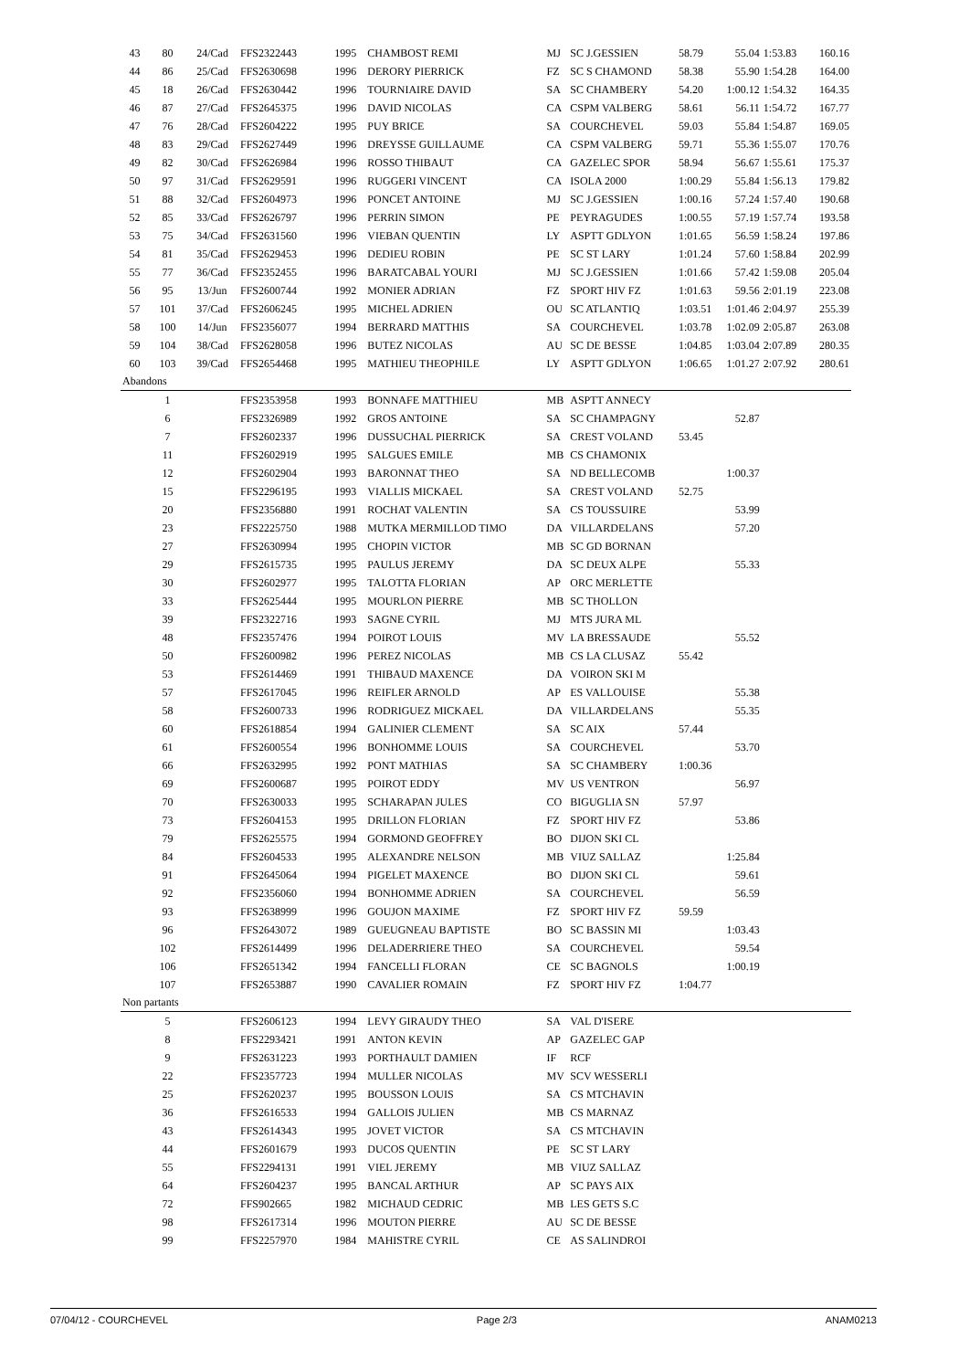| 43 | 80 | 24/Cad | FFS2322443 | 1995 | CHAMBOST REMI | MJ | SC J.GESSIEN | 58.79 | 55.04 | 1:53.83 | 160.16 |
| 44 | 86 | 25/Cad | FFS2630698 | 1996 | DERORY PIERRICK | FZ | SC S CHAMOND | 58.38 | 55.90 | 1:54.28 | 164.00 |
| 45 | 18 | 26/Cad | FFS2630442 | 1996 | TOURNIAIRE DAVID | SA | SC CHAMBERY | 54.20 | 1:00.12 | 1:54.32 | 164.35 |
| 46 | 87 | 27/Cad | FFS2645375 | 1996 | DAVID NICOLAS | CA | CSPM VALBERG | 58.61 | 56.11 | 1:54.72 | 167.77 |
| 47 | 76 | 28/Cad | FFS2604222 | 1995 | PUY BRICE | SA | COURCHEVEL | 59.03 | 55.84 | 1:54.87 | 169.05 |
| 48 | 83 | 29/Cad | FFS2627449 | 1996 | DREYSSE GUILLAUME | CA | CSPM VALBERG | 59.71 | 55.36 | 1:55.07 | 170.76 |
| 49 | 82 | 30/Cad | FFS2626984 | 1996 | ROSSO THIBAUT | CA | GAZELEC SPOR | 58.94 | 56.67 | 1:55.61 | 175.37 |
| 50 | 97 | 31/Cad | FFS2629591 | 1996 | RUGGERI VINCENT | CA | ISOLA 2000 | 1:00.29 | 55.84 | 1:56.13 | 179.82 |
| 51 | 88 | 32/Cad | FFS2604973 | 1996 | PONCET ANTOINE | MJ | SC J.GESSIEN | 1:00.16 | 57.24 | 1:57.40 | 190.68 |
| 52 | 85 | 33/Cad | FFS2626797 | 1996 | PERRIN SIMON | PE | PEYRAGUDES | 1:00.55 | 57.19 | 1:57.74 | 193.58 |
| 53 | 75 | 34/Cad | FFS2631560 | 1996 | VIEBAN QUENTIN | LY | ASPTT GDLYON | 1:01.65 | 56.59 | 1:58.24 | 197.86 |
| 54 | 81 | 35/Cad | FFS2629453 | 1996 | DEDIEU ROBIN | PE | SC ST LARY | 1:01.24 | 57.60 | 1:58.84 | 202.99 |
| 55 | 77 | 36/Cad | FFS2352455 | 1996 | BARATCABAL YOURI | MJ | SC J.GESSIEN | 1:01.66 | 57.42 | 1:59.08 | 205.04 |
| 56 | 95 | 13/Jun | FFS2600744 | 1992 | MONIER ADRIAN | FZ | SPORT HIV FZ | 1:01.63 | 59.56 | 2:01.19 | 223.08 |
| 57 | 101 | 37/Cad | FFS2606245 | 1995 | MICHEL ADRIEN | OU | SC ATLANTIQ | 1:03.51 | 1:01.46 | 2:04.97 | 255.39 |
| 58 | 100 | 14/Jun | FFS2356077 | 1994 | BERRARD MATTHIS | SA | COURCHEVEL | 1:03.78 | 1:02.09 | 2:05.87 | 263.08 |
| 59 | 104 | 38/Cad | FFS2628058 | 1996 | BUTEZ NICOLAS | AU | SC DE BESSE | 1:04.85 | 1:03.04 | 2:07.89 | 280.35 |
| 60 | 103 | 39/Cad | FFS2654468 | 1995 | MATHIEU THEOPHILE | LY | ASPTT GDLYON | 1:06.65 | 1:01.27 | 2:07.92 | 280.61 |
| Abandons | | | | | | | | | | | |
| | 1 | | FFS2353958 | 1993 | BONNAFE MATTHIEU | MB | ASPTT ANNECY | | | | |
| | 6 | | FFS2326989 | 1992 | GROS ANTOINE | SA | SC CHAMPAGNY | | 52.87 | | |
| | 7 | | FFS2602337 | 1996 | DUSSUCHAL PIERRICK | SA | CREST VOLAND | 53.45 | | | |
| | 11 | | FFS2602919 | 1995 | SALGUES EMILE | MB | CS CHAMONIX | | | | |
| | 12 | | FFS2602904 | 1993 | BARONNAT THEO | SA | ND BELLECOMB | | 1:00.37 | | |
| | 15 | | FFS2296195 | 1993 | VIALLIS MICKAEL | SA | CREST VOLAND | 52.75 | | | |
| | 20 | | FFS2356880 | 1991 | ROCHAT VALENTIN | SA | CS TOUSSUIRE | | 53.99 | | |
| | 23 | | FFS2225750 | 1988 | MUTKA MERMILLOD TIMO | DA | VILLARDELANS | | 57.20 | | |
| | 27 | | FFS2630994 | 1995 | CHOPIN VICTOR | MB | SC GD BORNAN | | | | |
| | 29 | | FFS2615735 | 1995 | PAULUS JEREMY | DA | SC DEUX ALPE | | 55.33 | | |
| | 30 | | FFS2602977 | 1995 | TALOTTA FLORIAN | AP | ORC MERLETTE | | | | |
| | 33 | | FFS2625444 | 1995 | MOURLON PIERRE | MB | SC THOLLON | | | | |
| | 39 | | FFS2322716 | 1993 | SAGNE CYRIL | MJ | MTS JURA ML | | | | |
| | 48 | | FFS2357476 | 1994 | POIROT LOUIS | MV | LA BRESSAUDE | | 55.52 | | |
| | 50 | | FFS2600982 | 1996 | PEREZ NICOLAS | MB | CS LA CLUSAZ | 55.42 | | | |
| | 53 | | FFS2614469 | 1991 | THIBAUD MAXENCE | DA | VOIRON SKI M | | | | |
| | 57 | | FFS2617045 | 1996 | REIFLER ARNOLD | AP | ES VALLOUISE | | 55.38 | | |
| | 58 | | FFS2600733 | 1996 | RODRIGUEZ MICKAEL | DA | VILLARDELANS | | 55.35 | | |
| | 60 | | FFS2618854 | 1994 | GALINIER CLEMENT | SA | SC AIX | 57.44 | | | |
| | 61 | | FFS2600554 | 1996 | BONHOMME LOUIS | SA | COURCHEVEL | | 53.70 | | |
| | 66 | | FFS2632995 | 1992 | PONT MATHIAS | SA | SC CHAMBERY | 1:00.36 | | | |
| | 69 | | FFS2600687 | 1995 | POIROT EDDY | MV | US VENTRON | | 56.97 | | |
| | 70 | | FFS2630033 | 1995 | SCHARAPAN JULES | CO | BIGUGLIA SN | 57.97 | | | |
| | 73 | | FFS2604153 | 1995 | DRILLON FLORIAN | FZ | SPORT HIV FZ | | 53.86 | | |
| | 79 | | FFS2625575 | 1994 | GORMOND GEOFFREY | BO | DIJON SKI CL | | | | |
| | 84 | | FFS2604533 | 1995 | ALEXANDRE NELSON | MB | VIUZ SALLAZ | | 1:25.84 | | |
| | 91 | | FFS2645064 | 1994 | PIGELET MAXENCE | BO | DIJON SKI CL | | 59.61 | | |
| | 92 | | FFS2356060 | 1994 | BONHOMME ADRIEN | SA | COURCHEVEL | | 56.59 | | |
| | 93 | | FFS2638999 | 1996 | GOUJON MAXIME | FZ | SPORT HIV FZ | 59.59 | | | |
| | 96 | | FFS2643072 | 1989 | GUEUGNEAU BAPTISTE | BO | SC BASSIN MI | | 1:03.43 | | |
| | 102 | | FFS2614499 | 1996 | DELADERRIERE THEO | SA | COURCHEVEL | | 59.54 | | |
| | 106 | | FFS2651342 | 1994 | FANCELLI FLORAN | CE | SC BAGNOLS | | 1:00.19 | | |
| | 107 | | FFS2653887 | 1990 | CAVALIER ROMAIN | FZ | SPORT HIV FZ | 1:04.77 | | | |
| Non partants | | | | | | | | | | | |
| | 5 | | FFS2606123 | 1994 | LEVY GIRAUDY THEO | SA | VAL D'ISERE | | | | |
| | 8 | | FFS2293421 | 1991 | ANTON KEVIN | AP | GAZELEC GAP | | | | |
| | 9 | | FFS2631223 | 1993 | PORTHAULT DAMIEN | IF | RCF | | | | |
| | 22 | | FFS2357723 | 1994 | MULLER NICOLAS | MV | SCV WESSERLI | | | | |
| | 25 | | FFS2620237 | 1995 | BOUSSON LOUIS | SA | CS MTCHAVIN | | | | |
| | 36 | | FFS2616533 | 1994 | GALLOIS JULIEN | MB | CS MARNAZ | | | | |
| | 43 | | FFS2614343 | 1995 | JOVET VICTOR | SA | CS MTCHAVIN | | | | |
| | 44 | | FFS2601679 | 1993 | DUCOS QUENTIN | PE | SC ST LARY | | | | |
| | 55 | | FFS2294131 | 1991 | VIEL JEREMY | MB | VIUZ SALLAZ | | | | |
| | 64 | | FFS2604237 | 1995 | BANCAL ARTHUR | AP | SC PAYS AIX | | | | |
| | 72 | | FFS902665 | 1982 | MICHAUD CEDRIC | MB | LES GETS S.C | | | | |
| | 98 | | FFS2617314 | 1996 | MOUTON PIERRE | AU | SC DE BESSE | | | | |
| | 99 | | FFS2257970 | 1984 | MAHISTRE CYRIL | CE | AS SALINDROI | | | | |
07/04/12 - COURCHEVEL Page 2/3 ANAM0213